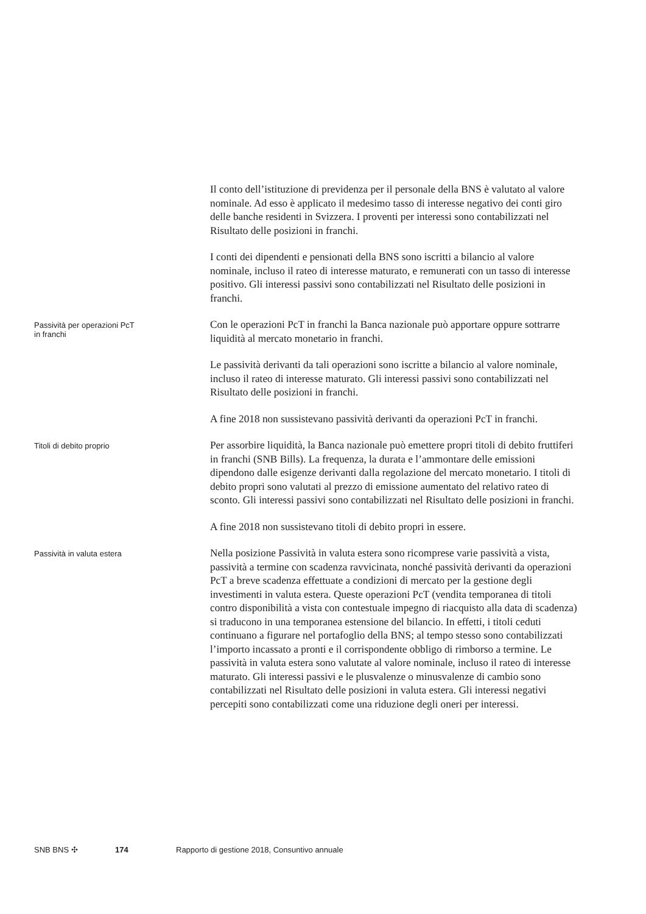Il conto dell’istituzione di previdenza per il personale della BNS è valutato al valore nominale. Ad esso è applicato il medesimo tasso di interesse negativo dei conti giro delle banche residenti in Svizzera. I proventi per interessi sono contabilizzati nel Risultato delle posizioni in franchi.
I conti dei dipendenti e pensionati della BNS sono iscritti a bilancio al valore nominale, incluso il rateo di interesse maturato, e remunerati con un tasso di interesse positivo. Gli interessi passivi sono contabilizzati nel Risultato delle posizioni in franchi.
Passività per operazioni PcT
in franchi
Con le operazioni PcT in franchi la Banca nazionale può apportare oppure sottrarre liquidità al mercato monetario in franchi.
Le passività derivanti da tali operazioni sono iscritte a bilancio al valore nominale, incluso il rateo di interesse maturato. Gli interessi passivi sono contabilizzati nel Risultato delle posizioni in franchi.
A fine 2018 non sussistevano passività derivanti da operazioni PcT in franchi.
Titoli di debito proprio
Per assorbire liquidità, la Banca nazionale può emettere propri titoli di debito fruttiferi in franchi (SNB Bills). La frequenza, la durata e l’ammontare delle emissioni dipendono dalle esigenze derivanti dalla regolazione del mercato monetario. I titoli di debito propri sono valutati al prezzo di emissione aumentato del relativo rateo di sconto. Gli interessi passivi sono contabilizzati nel Risultato delle posizioni in franchi.
A fine 2018 non sussistevano titoli di debito propri in essere.
Passività in valuta estera
Nella posizione Passività in valuta estera sono ricomprese varie passività a vista, passività a termine con scadenza ravvicinata, nonché passività derivanti da operazioni PcT a breve scadenza effettuate a condizioni di mercato per la gestione degli investimenti in valuta estera. Queste operazioni PcT (vendita temporanea di titoli contro disponibilità a vista con contestuale impegno di riacquisto alla data di scadenza) si traducono in una temporanea estensione del bilancio. In effetti, i titoli ceduti continuano a figurare nel portafoglio della BNS; al tempo stesso sono contabilizzati l’importo incassato a pronti e il corrispondente obbligo di rimborso a termine. Le passività in valuta estera sono valutate al valore nominale, incluso il rateo di interesse maturato. Gli interessi passivi e le plusvalenze o minusvalenze di cambio sono contabilizzati nel Risultato delle posizioni in valuta estera. Gli interessi negativi percepiti sono contabilizzati come una riduzione degli oneri per interessi.
SNB BNS ✣ 174 Rapporto di gestione 2018, Consuntivo annuale